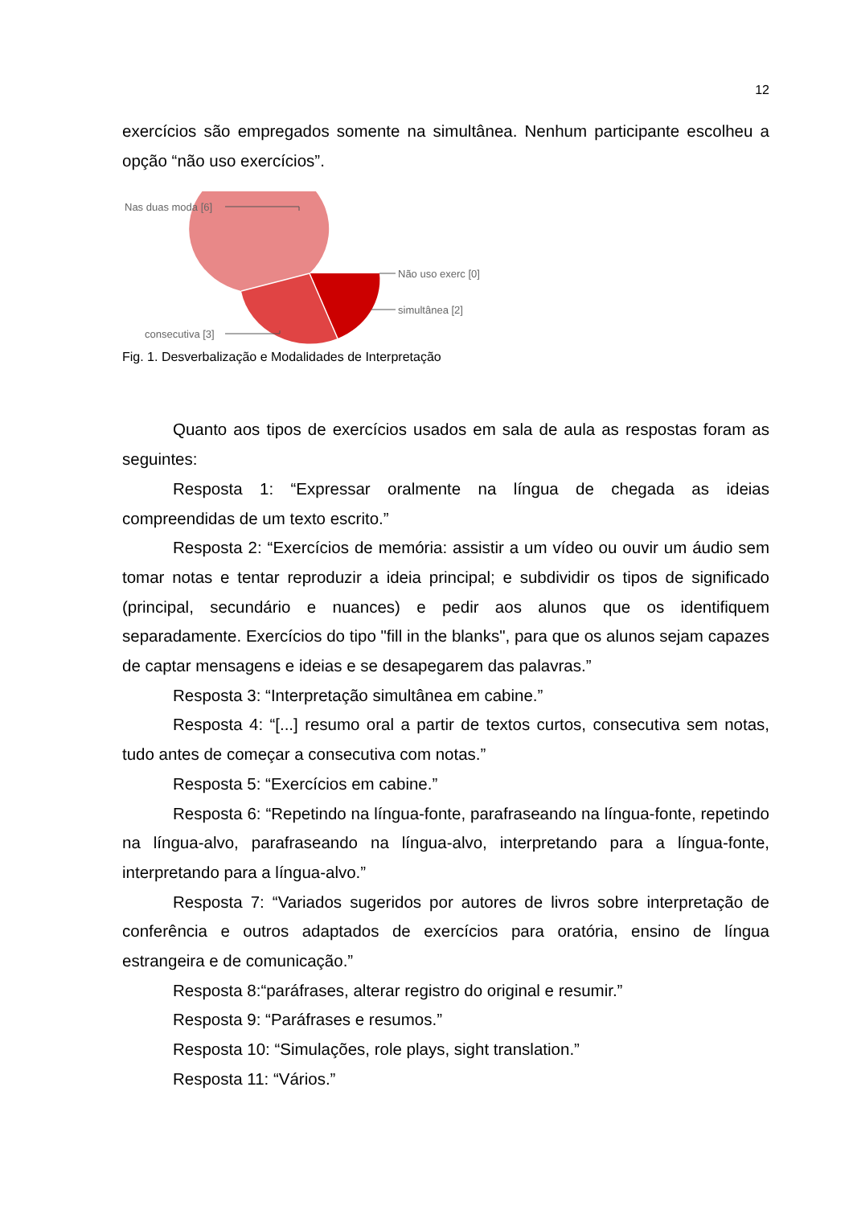12
exercícios são empregados somente na simultânea. Nenhum participante escolheu a opção “não uso exercícios”.
Nas duas moda [6]
Não uso exerc [0]
simultânea [2]
consecutiva [3]
Fig. 1. Desverbalização e Modalidades de Interpretação
Quanto aos tipos de exercícios usados em sala de aula as respostas foram as seguintes:
Resposta 1: “Expressar oralmente na língua de chegada as ideias compreendidas de um texto escrito.”
Resposta 2: “Exercícios de memória: assistir a um vídeo ou ouvir um áudio sem tomar notas e tentar reproduzir a ideia principal; e subdividir os tipos de significado (principal, secundário e nuances) e pedir aos alunos que os identifiquem separadamente. Exercícios do tipo "fill in the blanks", para que os alunos sejam capazes de captar mensagens e ideias e se desapegarem das palavras.”
Resposta 3: “Interpretação simultânea em cabine.”
Resposta 4: “[...] resumo oral a partir de textos curtos, consecutiva sem notas, tudo antes de começar a consecutiva com notas.”
Resposta 5: “Exercícios em cabine.”
Resposta 6: “Repetindo na língua-fonte, parafraseando na língua-fonte, repetindo na língua-alvo, parafraseando na língua-alvo, interpretando para a língua-fonte, interpretando para a língua-alvo.”
Resposta 7: “Variados sugeridos por autores de livros sobre interpretação de conferência e outros adaptados de exercícios para oratória, ensino de língua estrangeira e de comunicação.”
Resposta 8:“paráfrases, alterar registro do original e resumir.”
Resposta 9: “Paráfrases e resumos.”
Resposta 10: “Simulações, role plays, sight translation.”
Resposta 11: “Vários.”